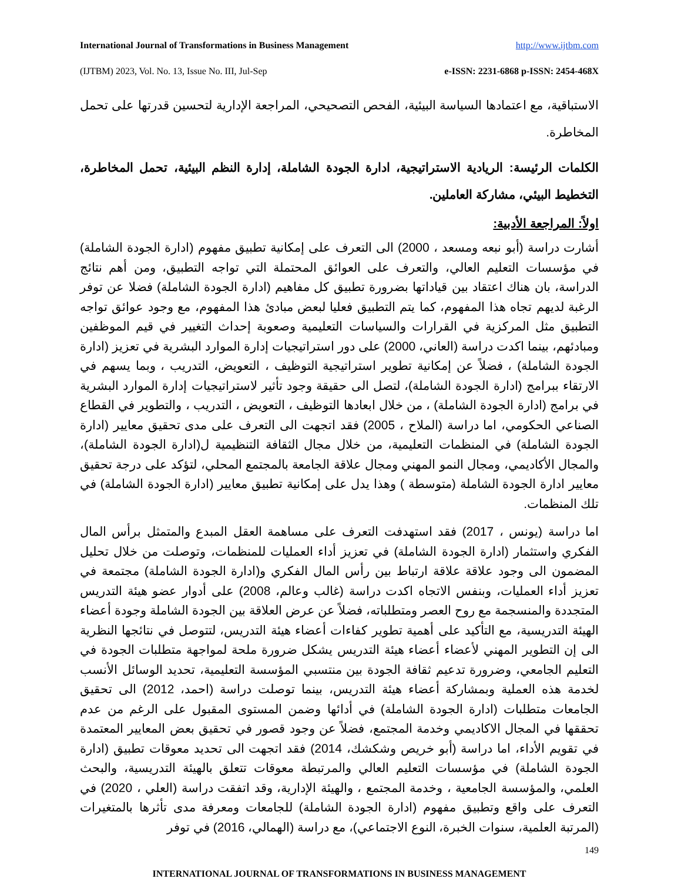International Journal of Transformations in Business Management http://www.ijtbm.com
(IJTBM) 2023, Vol. No. 13, Issue No. III, Jul-Sep e-ISSN: 2231-6868 p-ISSN: 2454-468X
الاستباقية، مع اعتمادها السياسة البيئية، الفحص التصحيحي، المراجعة الإدارية لتحسين قدرتها على تحمل المخاطرة.
الكلمات الرئيسة: الريادية الاستراتيجية، ادارة الجودة الشاملة، إدارة النظم البيئية، تحمل المخاطرة، التخطيط البيئي، مشاركة العاملين.
اولاً: المراجعة الأدبية:
أشارت دراسة (أبو نبعه ومسعد ، 2000) الى التعرف على إمكانية تطبيق مفهوم (ادارة الجودة الشاملة) في مؤسسات التعليم العالي، والتعرف على العوائق المحتملة التي تواجه التطبيق، ومن أهم نتائج الدراسة، بان هناك اعتقاد بين قياداتها بضرورة تطبيق كل مفاهيم (ادارة الجودة الشاملة) فضلا عن توفر الرغبة لديهم تجاه هذا المفهوم، كما يتم التطبيق فعليا لبعض مبادئ هذا المفهوم، مع وجود عوائق تواجه التطبيق مثل المركزية في القرارات والسياسات التعليمية وصعوبة إحداث التغيير في قيم الموظفين ومبادئهم، بينما اكدت دراسة (العاني، 2000) على دور استراتيجيات إدارة الموارد البشرية في تعزيز (ادارة الجودة الشاملة) ، فضلاً عن إمكانية تطوير استراتيجية التوظيف ، التعويض، التدريب ، وبما يسهم في الارتقاء ببرامج (ادارة الجودة الشاملة)، لتصل الى حقيقة وجود تأثير لاستراتيجيات إدارة الموارد البشرية في برامج (ادارة الجودة الشاملة) ، من خلال ابعادها التوظيف ، التعويض ، التدريب ، والتطوير في القطاع الصناعي الحكومي، اما دراسة (الملاح ، 2005) فقد اتجهت الى التعرف على مدى تحقيق معايير (ادارة الجودة الشاملة) في المنظمات التعليمية، من خلال مجال الثقافة التنظيمية ل(ادارة الجودة الشاملة)، والمجال الأكاديمي، ومجال النمو المهني ومجال علاقة الجامعة بالمجتمع المحلي، لتؤكد على درجة تحقيق معايير ادارة الجودة الشاملة (متوسطة ) وهذا يدل على إمكانية تطبيق معايير (ادارة الجودة الشاملة) في تلك المنظمات.
اما دراسة (يونس ، 2017) فقد استهدفت التعرف على مساهمة العقل المبدع والمتمثل برأس المال الفكري واستثمار (ادارة الجودة الشاملة) في تعزيز أداء العمليات للمنظمات، وتوصلت من خلال تحليل المضمون الى وجود علاقة علاقة ارتباط بين رأس المال الفكري و(ادارة الجودة الشاملة) مجتمعة في تعزيز أداء العمليات، وبنفس الاتجاه اكدت دراسة (غالب وعالم، 2008) على أدوار عضو هيئة التدريس المتجددة والمنسجمة مع روح العصر ومتطلباته، فضلاً عن عرض العلاقة بين الجودة الشاملة وجودة أعضاء الهيئة التدريسية، مع التأكيد على أهمية تطوير كفاءات أعضاء هيئة التدريس، لتتوصل في نتائجها النظرية الى إن التطوير المهني لأعضاء أعضاء هيئة التدريس يشكل ضرورة ملحة لمواجهة متطلبات الجودة في التعليم الجامعي، وضرورة تدعيم ثقافة الجودة بين منتسبي المؤسسة التعليمية، تحديد الوسائل الأنسب لخدمة هذه العملية وبمشاركة أعضاء هيئة التدريس، بينما توصلت دراسة (احمد، 2012) الى تحقيق الجامعات متطلبات (ادارة الجودة الشاملة) في أدائها وضمن المستوى المقبول على الرغم من عدم تحققها في المجال الاكاديمي وخدمة المجتمع، فضلاً عن وجود قصور في تحقيق بعض المعايير المعتمدة في تقويم الأداء، اما دراسة (أبو خريص وشكشك، 2014) فقد اتجهت الى تحديد معوقات تطبيق (ادارة الجودة الشاملة) في مؤسسات التعليم العالي والمرتبطة معوقات تتعلق بالهيئة التدريسية، والبحث العلمي، والمؤسسة الجامعية ، وخدمة المجتمع ، والهيئة الإدارية، وقد اتفقت دراسة (العلي ، 2020) في التعرف على واقع وتطبيق مفهوم (ادارة الجودة الشاملة) للجامعات ومعرفة مدى تأثرها بالمتغيرات (المرتبة العلمية، سنوات الخبرة، النوع الاجتماعي)، مع دراسة (الهمالي، 2016) في توفر
149
INTERNATIONAL JOURNAL OF TRANSFORMATIONS IN BUSINESS MANAGEMENT